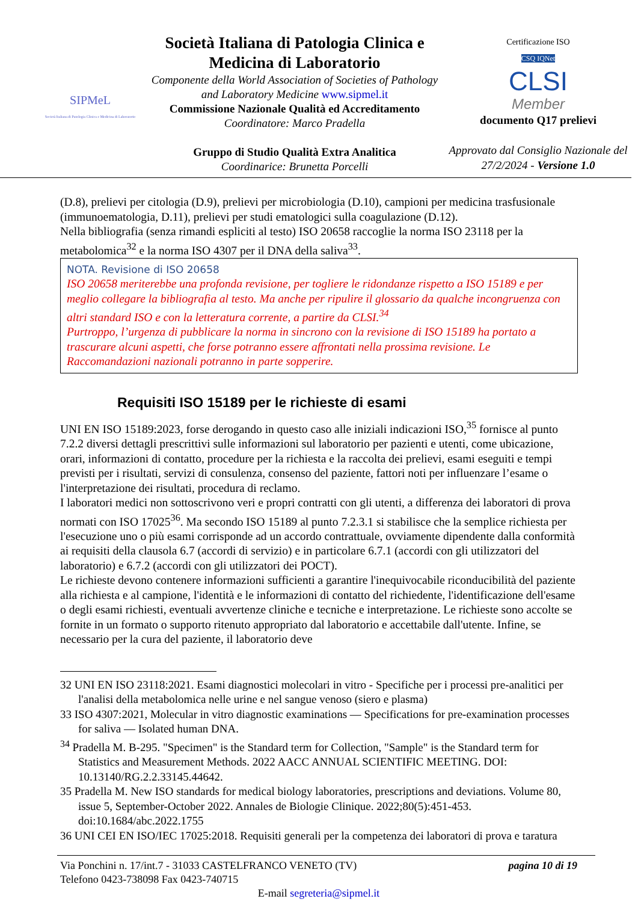SIPMeL
Società Italiana di Patologia Clinica e Medicina di Laboratorio
Società Italiana di Patologia Clinica e Medicina di Laboratorio
Componente della World Association of Societies of Pathology and Laboratory Medicine www.sipmel.it
Commissione Nazionale Qualità ed Accreditamento
Coordinatore: Marco Pradella
Gruppo di Studio Qualità Extra Analitica
Coordinarice: Brunetta Porcelli
Certificazione ISO
CSQ IQNet
CLSI
Member
documento Q17 prelievi
Approvato dal Consiglio Nazionale del 27/2/2024 - Versione 1.0
(D.8), prelievi per citologia (D.9), prelievi per microbiologia (D.10), campioni per medicina trasfusionale (immunoematologia, D.11), prelievi per studi ematologici sulla coagulazione (D.12).
Nella bibliografia (senza rimandi espliciti al testo) ISO 20658 raccoglie la norma ISO 23118 per la metabolomica<sup>32</sup> e la norma ISO 4307 per il DNA della saliva<sup>33</sup>.
NOTA. Revisione di ISO 20658
ISO 20658 meriterebbe una profonda revisione, per togliere le ridondanze rispetto a ISO 15189 e per meglio collegare la bibliografia al testo. Ma anche per ripulire il glossario da qualche incongruenza con altri standard ISO e con la letteratura corrente, a partire da CLSI.<sup>34</sup>
Purtroppo, l’urgenza di pubblicare la norma in sincrono con la revisione di ISO 15189 ha portato a trascurare alcuni aspetti, che forse potranno essere affrontati nella prossima revisione. Le Raccomandazioni nazionali potranno in parte sopperire.
Requisiti ISO 15189 per le richieste di esami
UNI EN ISO 15189:2023, forse derogando in questo caso alle iniziali indicazioni ISO,<sup>35</sup> fornisce al punto 7.2.2 diversi dettagli prescrittivi sulle informazioni sul laboratorio per pazienti e utenti, come ubicazione, orari, informazioni di contatto, procedure per la richiesta e la raccolta dei prelievi, esami eseguiti e tempi previsti per i risultati, servizi di consulenza, consenso del paziente, fattori noti per influenzare l’esame o l'interpretazione dei risultati, procedura di reclamo.
I laboratori medici non sottoscrivono veri e propri contratti con gli utenti, a differenza dei laboratori di prova normati con ISO 17025<sup>36</sup>. Ma secondo ISO 15189 al punto 7.2.3.1 si stabilisce che la semplice richiesta per l'esecuzione uno o più esami corrisponde ad un accordo contrattuale, ovviamente dipendente dalla conformità ai requisiti della clausola 6.7 (accordi di servizio) e in particolare 6.7.1 (accordi con gli utilizzatori del laboratorio) e 6.7.2 (accordi con gli utilizzatori dei POCT).
Le richieste devono contenere informazioni sufficienti a garantire l'inequivocabile riconducibilità del paziente alla richiesta e al campione, l'identità e le informazioni di contatto del richiedente, l'identificazione dell'esame o degli esami richiesti, eventuali avvertenze cliniche e tecniche e interpretazione. Le richieste sono accolte se fornite in un formato o supporto ritenuto appropriato dal laboratorio e accettabile dall'utente. Infine, se necessario per la cura del paziente, il laboratorio deve
32 UNI EN ISO 23118:2021. Esami diagnostici molecolari in vitro - Specifiche per i processi pre-analitici per l'analisi della metabolomica nelle urine e nel sangue venoso (siero e plasma)
33 ISO 4307:2021, Molecular in vitro diagnostic examinations — Specifications for pre-examination processes for saliva — Isolated human DNA.
<sup>34</sup> Pradella M. B-295. "Specimen" is the Standard term for Collection, "Sample" is the Standard term for Statistics and Measurement Methods. 2022 AACC ANNUAL SCIENTIFIC MEETING. DOI: 10.13140/RG.2.2.33145.44642.
35 Pradella M. New ISO standards for medical biology laboratories, prescriptions and deviations. Volume 80, issue 5, September-October 2022. Annales de Biologie Clinique. 2022;80(5):451-453. doi:10.1684/abc.2022.1755
36 UNI CEI EN ISO/IEC 17025:2018. Requisiti generali per la competenza dei laboratori di prova e taratura
Via Ponchini n. 17/int.7 - 31033 CASTELFRANCO VENETO (TV) pagina 10 di 19
Telefono 0423-738098 Fax 0423-740715
E-mail segreteria@sipmel.it